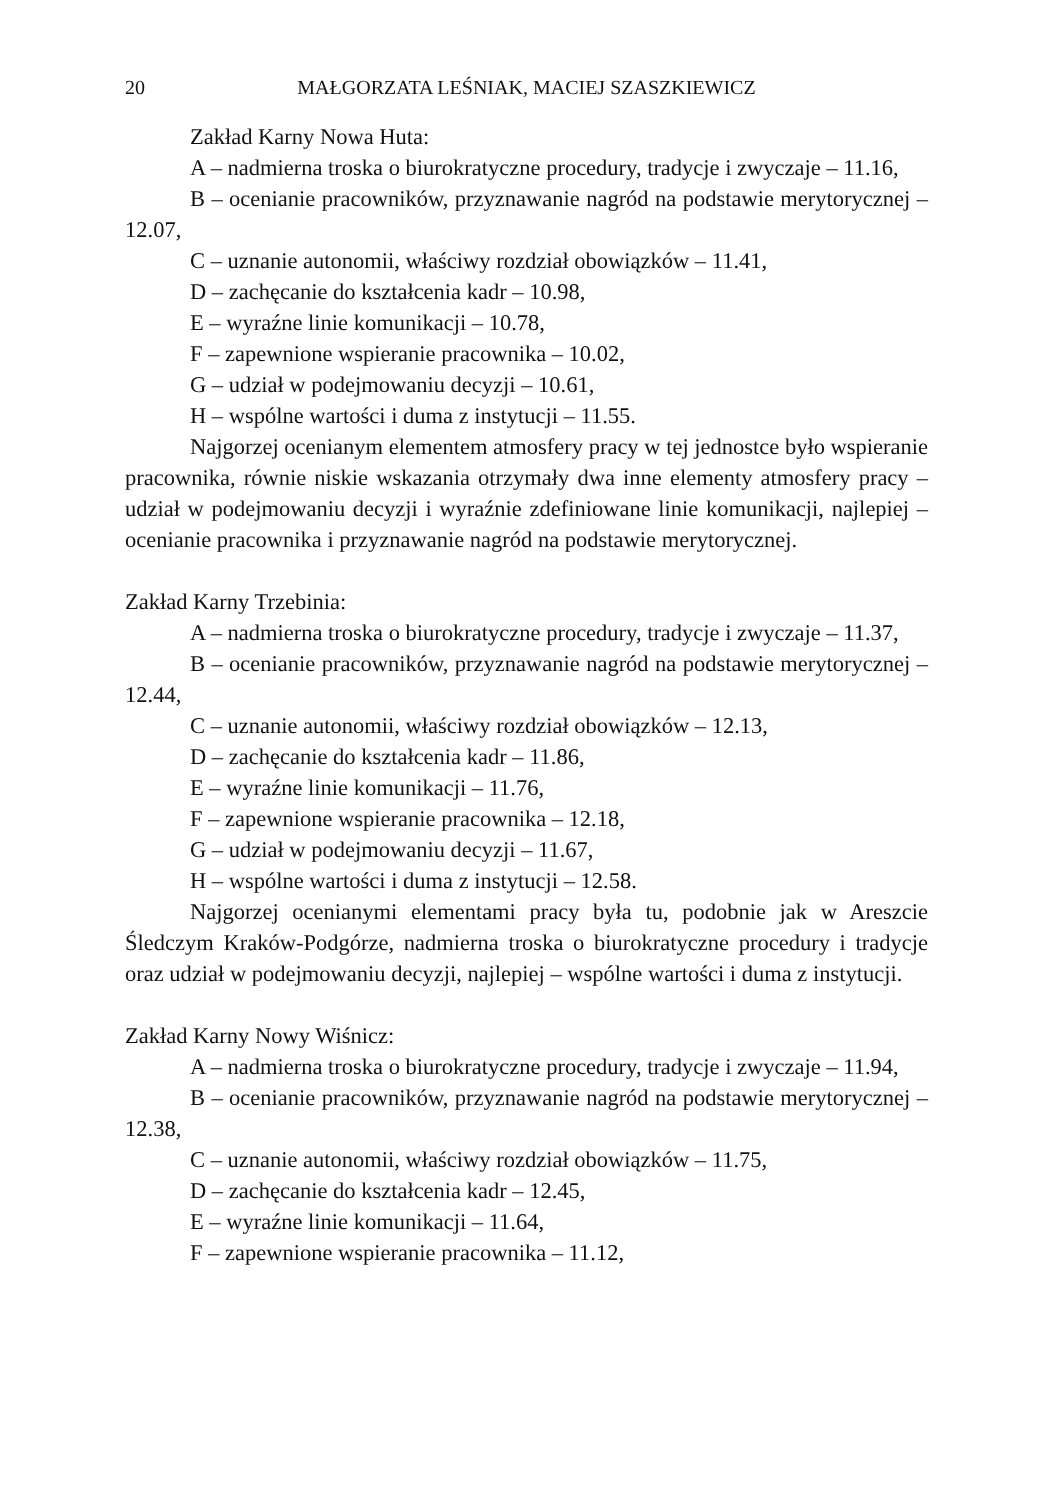20 MAŁGORZATA LEŚNIAK, MACIEJ SZASZKIEWICZ
Zakład Karny Nowa Huta:
A – nadmierna troska o biurokratyczne procedury, tradycje i zwyczaje – 11.16,
B – ocenianie pracowników, przyznawanie nagród na podstawie merytorycznej – 12.07,
C – uznanie autonomii, właściwy rozdział obowiązków – 11.41,
D – zachęcanie do kształcenia kadr – 10.98,
E – wyraźne linie komunikacji – 10.78,
F – zapewnione wspieranie pracownika – 10.02,
G – udział w podejmowaniu decyzji – 10.61,
H – wspólne wartości i duma z instytucji – 11.55.
Najgorzej ocenianym elementem atmosfery pracy w tej jednostce było wspieranie pracownika, równie niskie wskazania otrzymały dwa inne elementy atmosfery pracy – udział w podejmowaniu decyzji i wyraźnie zdefiniowane linie komunikacji, najlepiej – ocenianie pracownika i przyznawanie nagród na podstawie merytorycznej.
Zakład Karny Trzebinia:
A – nadmierna troska o biurokratyczne procedury, tradycje i zwyczaje – 11.37,
B – ocenianie pracowników, przyznawanie nagród na podstawie merytorycznej – 12.44,
C – uznanie autonomii, właściwy rozdział obowiązków – 12.13,
D – zachęcanie do kształcenia kadr – 11.86,
E – wyraźne linie komunikacji – 11.76,
F – zapewnione wspieranie pracownika – 12.18,
G – udział w podejmowaniu decyzji – 11.67,
H – wspólne wartości i duma z instytucji – 12.58.
Najgorzej ocenianymi elementami pracy była tu, podobnie jak w Areszcie Śledczym Kraków-Podgórze, nadmierna troska o biurokratyczne procedury i tradycje oraz udział w podejmowaniu decyzji, najlepiej – wspólne wartości i duma z instytucji.
Zakład Karny Nowy Wiśnicz:
A – nadmierna troska o biurokratyczne procedury, tradycje i zwyczaje – 11.94,
B – ocenianie pracowników, przyznawanie nagród na podstawie merytorycznej – 12.38,
C – uznanie autonomii, właściwy rozdział obowiązków – 11.75,
D – zachęcanie do kształcenia kadr – 12.45,
E – wyraźne linie komunikacji – 11.64,
F – zapewnione wspieranie pracownika – 11.12,